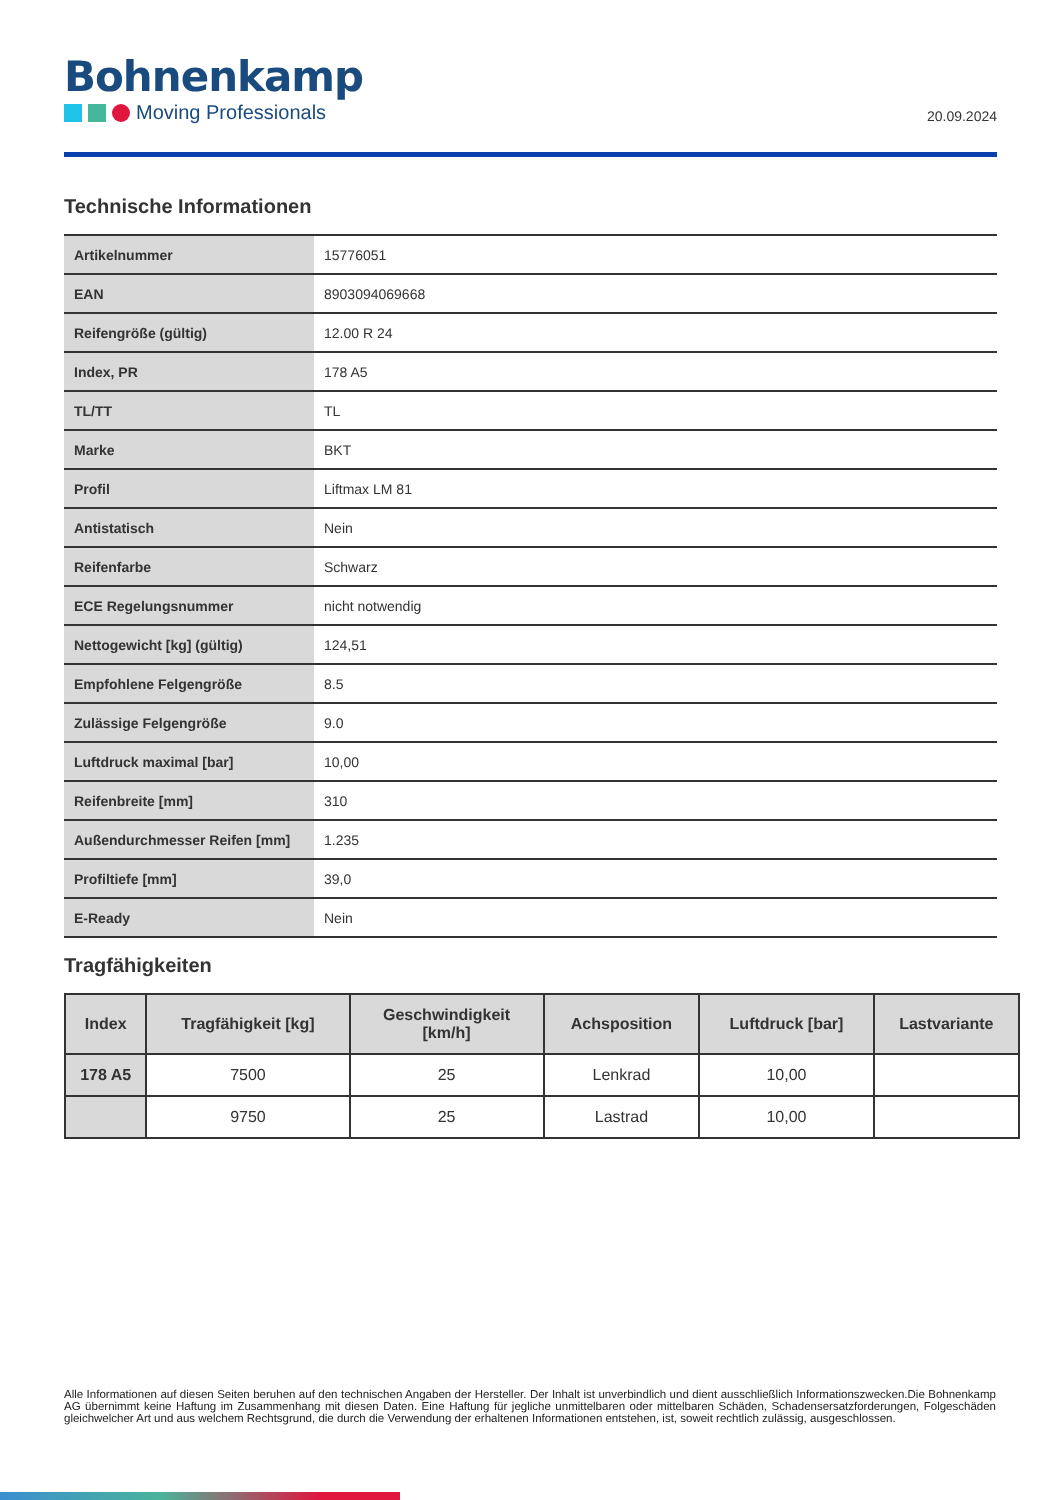Bohnenkamp
Moving Professionals
20.09.2024
Technische Informationen
| Artikelnummer | 15776051 |
| EAN | 8903094069668 |
| Reifengröße (gültig) | 12.00 R 24 |
| Index, PR | 178 A5 |
| TL/TT | TL |
| Marke | BKT |
| Profil | Liftmax LM 81 |
| Antistatisch | Nein |
| Reifenfarbe | Schwarz |
| ECE Regelungsnummer | nicht notwendig |
| Nettogewicht [kg] (gültig) | 124,51 |
| Empfohlene Felgengröße | 8.5 |
| Zulässige Felgengröße | 9.0 |
| Luftdruck maximal [bar] | 10,00 |
| Reifenbreite [mm] | 310 |
| Außendurchmesser Reifen [mm] | 1.235 |
| Profiltiefe [mm] | 39,0 |
| E-Ready | Nein |
Tragfähigkeiten
| Index | Tragfähigkeit [kg] | Geschwindigkeit [km/h] | Achsposition | Luftdruck [bar] | Lastvariante |
| --- | --- | --- | --- | --- | --- |
| 178 A5 | 7500 | 25 | Lenkrad | 10,00 | |
| | 9750 | 25 | Lastrad | 10,00 | |
Alle Informationen auf diesen Seiten beruhen auf den technischen Angaben der Hersteller. Der Inhalt ist unverbindlich und dient ausschließlich Informationszwecken.Die Bohnenkamp AG übernimmt keine Haftung im Zusammenhang mit diesen Daten. Eine Haftung für jegliche unmittelbaren oder mittelbaren Schäden, Schadensersatzforderungen, Folgeschäden gleichwelcher Art und aus welchem Rechtsgrund, die durch die Verwendung der erhaltenen Informationen entstehen, ist, soweit rechtlich zulässig, ausgeschlossen.